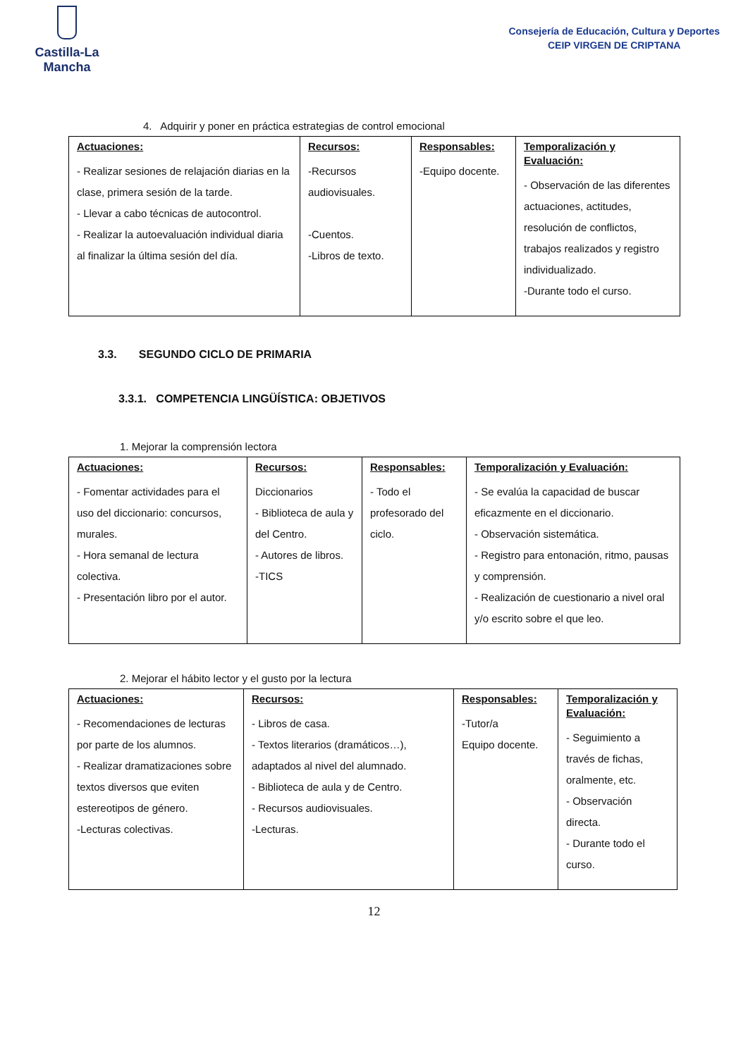Castilla-La Mancha
Consejería de Educación, Cultura y Deportes
CEIP VIRGEN DE CRIPTANA
4. Adquirir y poner en práctica estrategias de control emocional
| Actuaciones: - Realizar sesiones de relajación diarias en la clase, primera sesión de la tarde. - Llevar a cabo técnicas de autocontrol. - Realizar la autoevaluación individual diaria al finalizar la última sesión del día. | Recursos: -Recursos audiovisuales. -Cuentos. -Libros de texto. | Responsables: -Equipo docente. | Temporalización y Evaluación: - Observación de las diferentes actuaciones, actitudes, resolución de conflictos, trabajos realizados y registro individualizado. -Durante todo el curso. |
3.3. SEGUNDO CICLO DE PRIMARIA
3.3.1. COMPETENCIA LINGÜÍSTICA: OBJETIVOS
1. Mejorar la comprensión lectora
| Actuaciones: - Fomentar actividades para el uso del diccionario: concursos, murales. - Hora semanal de lectura colectiva. - Presentación libro por el autor. | Recursos: Diccionarios - Biblioteca de aula y del Centro. - Autores de libros. -TICS | Responsables: - Todo el profesorado del ciclo. | Temporalización y Evaluación: - Se evalúa la capacidad de buscar eficazmente en el diccionario. - Observación sistemática. - Registro para entonación, ritmo, pausas y comprensión. - Realización de cuestionario a nivel oral y/o escrito sobre el que leo. |
2. Mejorar el hábito lector y el gusto por la lectura
| Actuaciones: - Recomendaciones de lecturas por parte de los alumnos. - Realizar dramatizaciones sobre textos diversos que eviten estereotipos de género. -Lecturas colectivas. | Recursos: - Libros de casa. - Textos literarios (dramáticos…), adaptados al nivel del alumnado. - Biblioteca de aula y de Centro. - Recursos audiovisuales. -Lecturas. | Responsables: -Tutor/a Equipo docente. | Temporalización y Evaluación: - Seguimiento a través de fichas, oralmente, etc. - Observación directa. - Durante todo el curso. |
12